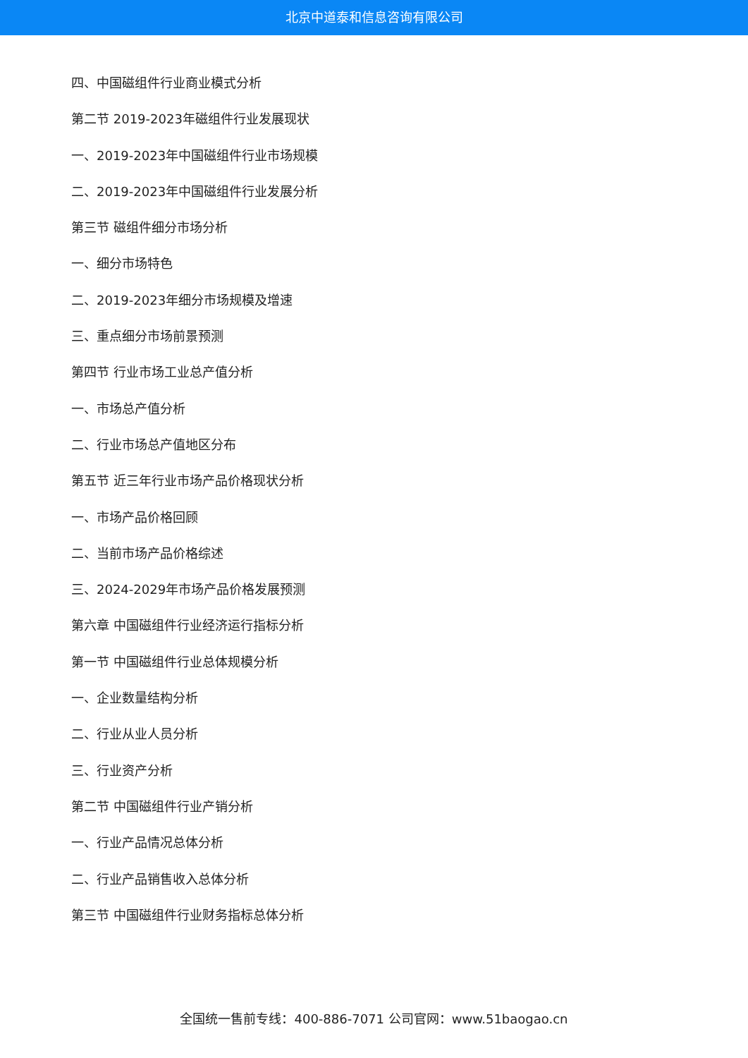北京中道泰和信息咨询有限公司
四、中国磁组件行业商业模式分析
第二节 2019-2023年磁组件行业发展现状
一、2019-2023年中国磁组件行业市场规模
二、2019-2023年中国磁组件行业发展分析
第三节 磁组件细分市场分析
一、细分市场特色
二、2019-2023年细分市场规模及增速
三、重点细分市场前景预测
第四节 行业市场工业总产值分析
一、市场总产值分析
二、行业市场总产值地区分布
第五节 近三年行业市场产品价格现状分析
一、市场产品价格回顾
二、当前市场产品价格综述
三、2024-2029年市场产品价格发展预测
第六章 中国磁组件行业经济运行指标分析
第一节 中国磁组件行业总体规模分析
一、企业数量结构分析
二、行业从业人员分析
三、行业资产分析
第二节 中国磁组件行业产销分析
一、行业产品情况总体分析
二、行业产品销售收入总体分析
第三节 中国磁组件行业财务指标总体分析
全国统一售前专线：400-886-7071 公司官网：www.51baogao.cn